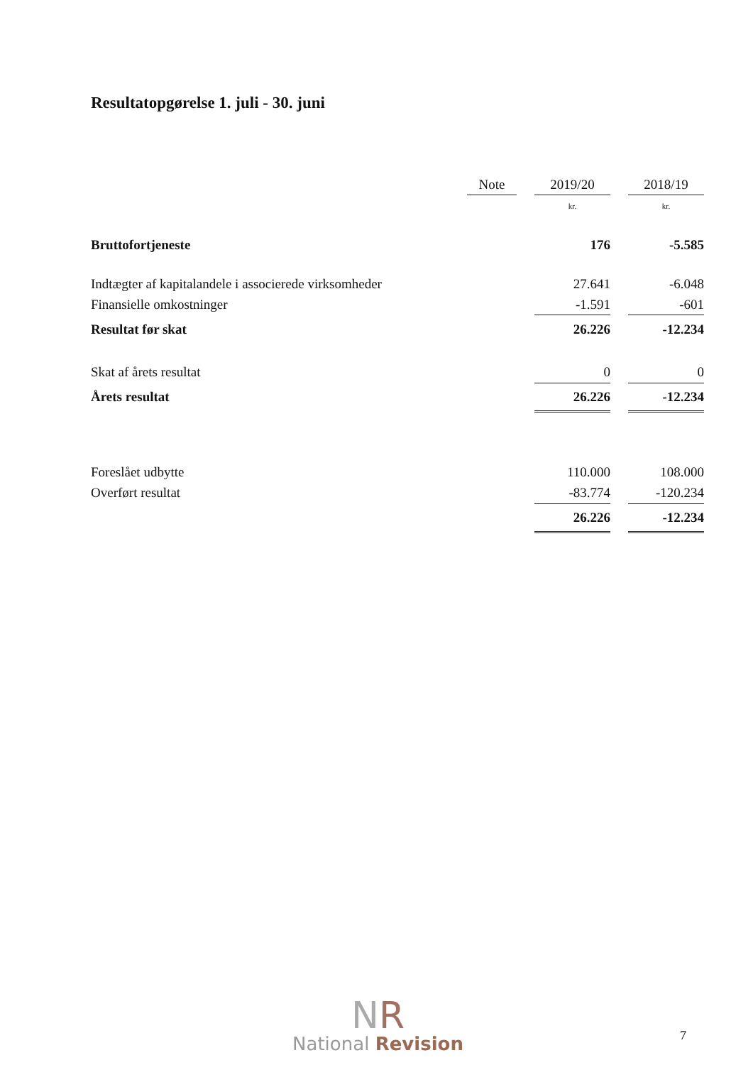Resultatopgørelse 1. juli - 30. juni
| | Note | | 2019/20 | | 2018/19 |
| --- | --- | --- | --- | --- | --- |
| | | | kr. | | kr. |
| Bruttofortjeneste | | | 176 | | -5.585 |
| Indtægter af kapitalandele i associerede virksomheder | | | 27.641 | | -6.048 |
| Finansielle omkostninger | | | -1.591 | | -601 |
| Resultat før skat | | | 26.226 | | -12.234 |
| Skat af årets resultat | | | 0 | | 0 |
| Årets resultat | | | 26.226 | | -12.234 |
| Foreslået udbytte | | | 110.000 | | 108.000 |
| Overført resultat | | | -83.774 | | -120.234 |
| | | | 26.226 | | -12.234 |
NR
National Revision
7